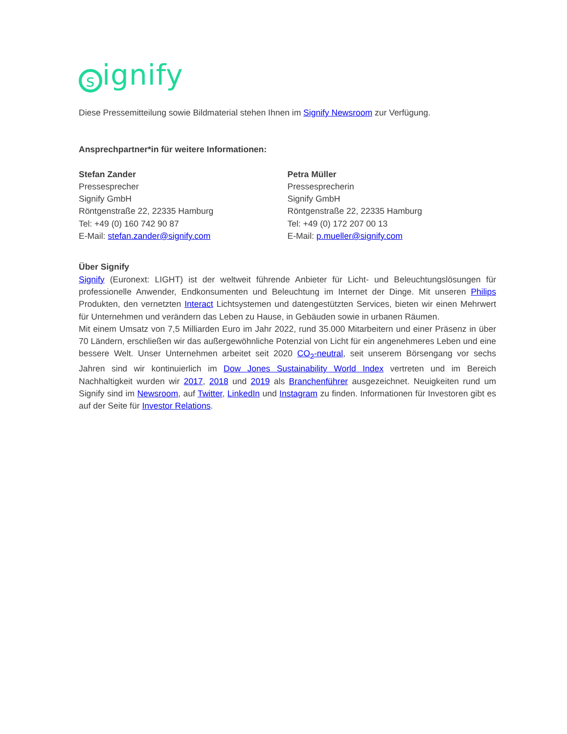signify
Diese Pressemitteilung sowie Bildmaterial stehen Ihnen im Signify Newsroom zur Verfügung.
Ansprechpartner*in für weitere Informationen:
Stefan Zander
Pressesprecher
Signify GmbH
Röntgenstraße 22, 22335 Hamburg
Tel: +49 (0) 160 742 90 87
E-Mail: stefan.zander@signify.com
Petra Müller
Pressesprecherin
Signify GmbH
Röntgenstraße 22, 22335 Hamburg
Tel: +49 (0) 172 207 00 13
E-Mail: p.mueller@signify.com
Über Signify
Signify (Euronext: LIGHT) ist der weltweit führende Anbieter für Licht- und Beleuchtungslösungen für professionelle Anwender, Endkonsumenten und Beleuchtung im Internet der Dinge. Mit unseren Philips Produkten, den vernetzten Interact Lichtsystemen und datengestützten Services, bieten wir einen Mehrwert für Unternehmen und verändern das Leben zu Hause, in Gebäuden sowie in urbanen Räumen.
Mit einem Umsatz von 7,5 Milliarden Euro im Jahr 2022, rund 35.000 Mitarbeitern und einer Präsenz in über 70 Ländern, erschließen wir das außergewöhnliche Potenzial von Licht für ein angenehmeres Leben und eine bessere Welt. Unser Unternehmen arbeitet seit 2020 CO<sub>2</sub>-neutral, seit unserem Börsengang vor sechs Jahren sind wir kontinuierlich im Dow Jones Sustainability World Index vertreten und im Bereich Nachhaltigkeit wurden wir 2017, 2018 und 2019 als Branchenführer ausgezeichnet. Neuigkeiten rund um Signify sind im Newsroom, auf Twitter, LinkedIn und Instagram zu finden. Informationen für Investoren gibt es auf der Seite für Investor Relations.